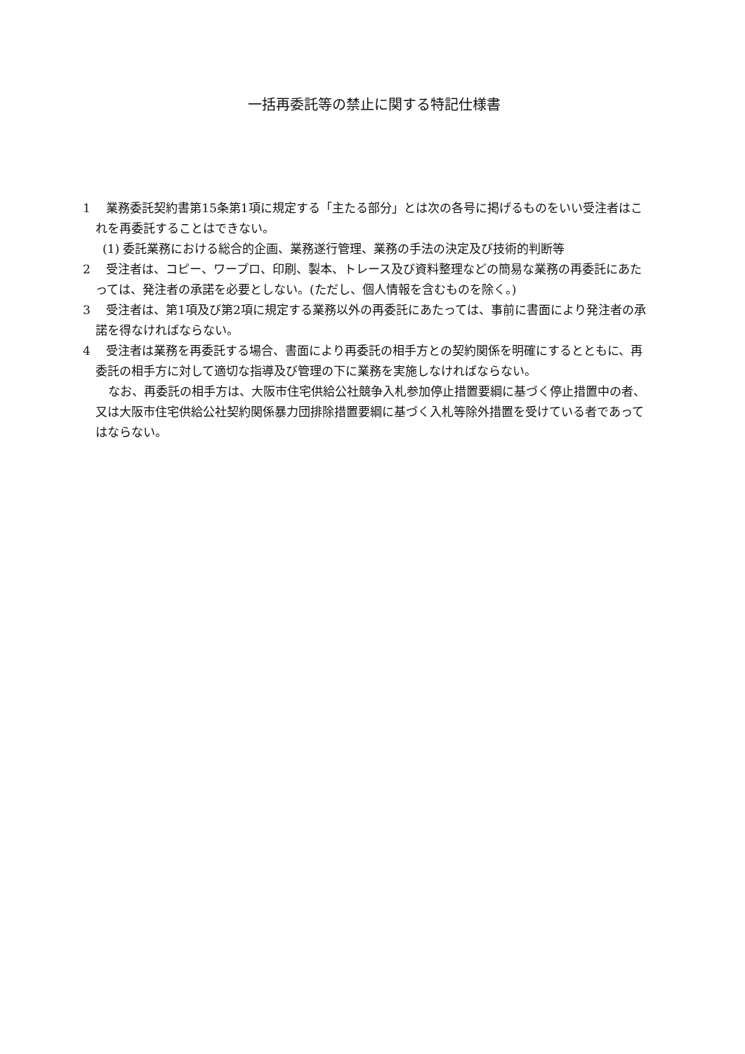一括再委託等の禁止に関する特記仕様書
1　 業務委託契約書第15条第1項に規定する「主たる部分」とは次の各号に掲げるものをいい受注者はこれを再委託することはできない。
(1) 委託業務における総合的企画、業務遂行管理、業務の手法の決定及び技術的判断等
2　 受注者は、コピー、ワープロ、印刷、製本、トレース及び資料整理などの簡易な業務の再委託にあたっては、発注者の承諾を必要としない。(ただし、個人情報を含むものを除く。)
3　 受注者は、第1項及び第2項に規定する業務以外の再委託にあたっては、事前に書面により発注者の承諾を得なければならない。
4　 受注者は業務を再委託する場合、書面により再委託の相手方との契約関係を明確にするとともに、再委託の相手方に対して適切な指導及び管理の下に業務を実施しなければならない。
なお、再委託の相手方は、大阪市住宅供給公社競争入札参加停止措置要綱に基づく停止措置中の者、又は大阪市住宅供給公社契約関係暴力団排除措置要綱に基づく入札等除外措置を受けている者であってはならない。